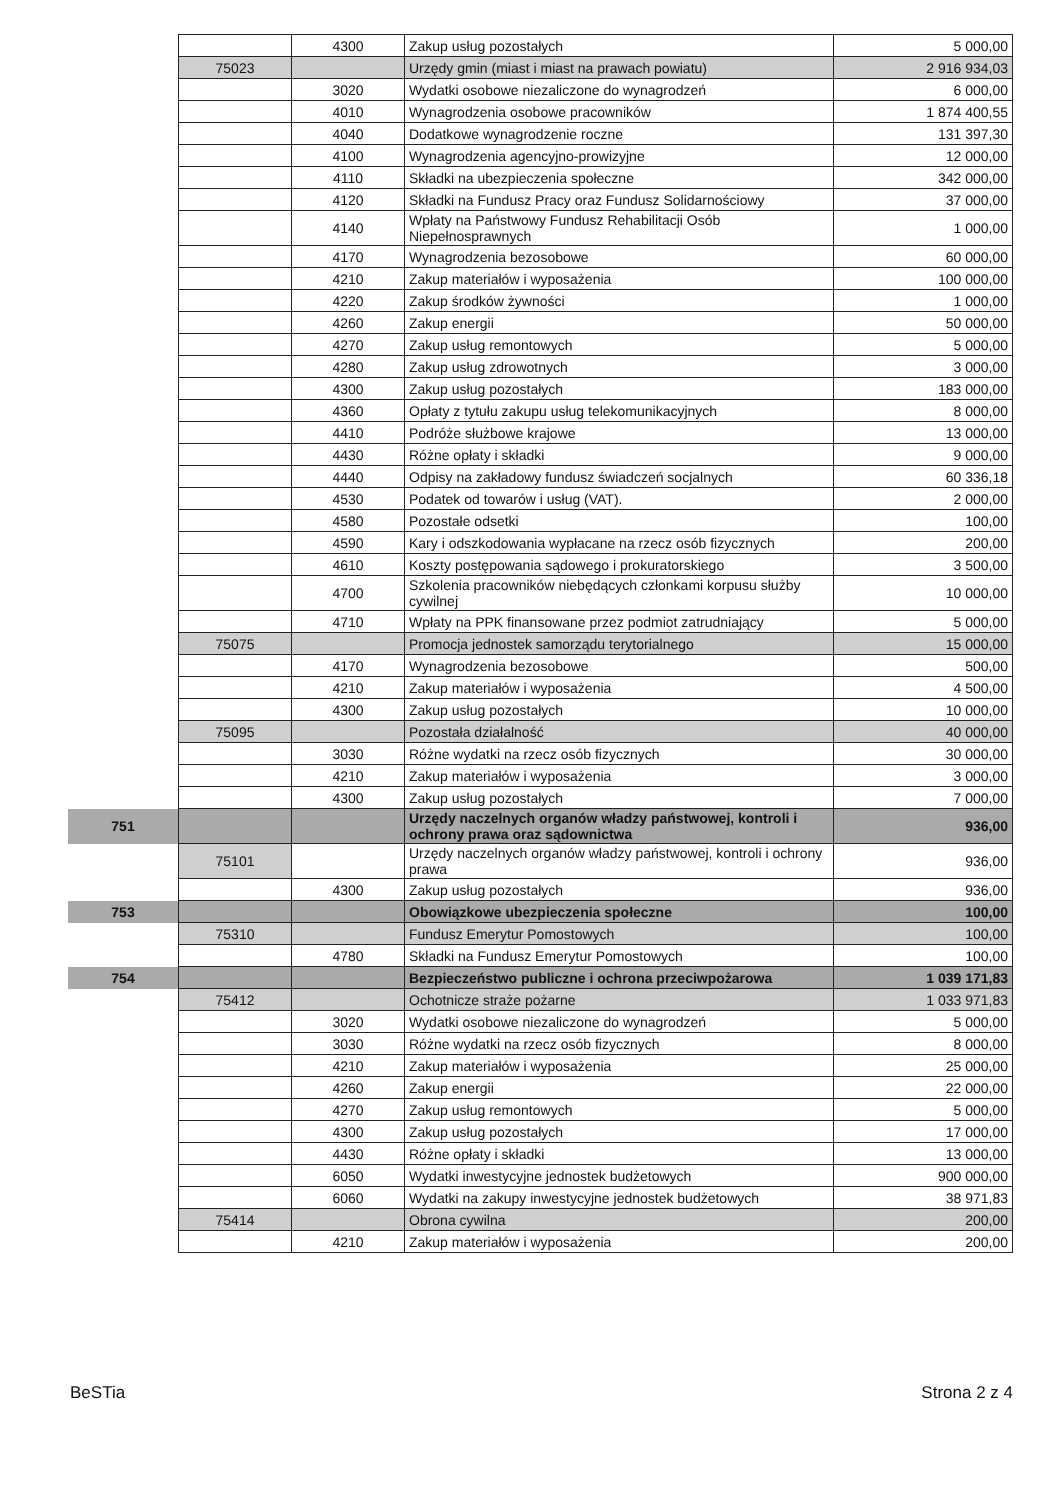| | | 4300 | Zakup usług pozostałych | 5 000,00 |
| | 75023 | | Urzędy gmin (miast i miast na prawach powiatu) | 2 916 934,03 |
| | | 3020 | Wydatki osobowe niezaliczone do wynagrodzeń | 6 000,00 |
| | | 4010 | Wynagrodzenia osobowe pracowników | 1 874 400,55 |
| | | 4040 | Dodatkowe wynagrodzenie roczne | 131 397,30 |
| | | 4100 | Wynagrodzenia agencyjno-prowizyjne | 12 000,00 |
| | | 4110 | Składki na ubezpieczenia społeczne | 342 000,00 |
| | | 4120 | Składki na Fundusz Pracy oraz Fundusz Solidarnościowy | 37 000,00 |
| | | 4140 | Wpłaty na Państwowy Fundusz Rehabilitacji Osób Niepełnosprawnych | 1 000,00 |
| | | 4170 | Wynagrodzenia bezosobowe | 60 000,00 |
| | | 4210 | Zakup materiałów i wyposażenia | 100 000,00 |
| | | 4220 | Zakup środków żywności | 1 000,00 |
| | | 4260 | Zakup energii | 50 000,00 |
| | | 4270 | Zakup usług remontowych | 5 000,00 |
| | | 4280 | Zakup usług zdrowotnych | 3 000,00 |
| | | 4300 | Zakup usług pozostałych | 183 000,00 |
| | | 4360 | Opłaty z tytułu zakupu usług telekomunikacyjnych | 8 000,00 |
| | | 4410 | Podróże służbowe krajowe | 13 000,00 |
| | | 4430 | Różne opłaty i składki | 9 000,00 |
| | | 4440 | Odpisy na zakładowy fundusz świadczeń socjalnych | 60 336,18 |
| | | 4530 | Podatek od towarów i usług (VAT). | 2 000,00 |
| | | 4580 | Pozostałe odsetki | 100,00 |
| | | 4590 | Kary i odszkodowania wypłacane na rzecz osób fizycznych | 200,00 |
| | | 4610 | Koszty postępowania sądowego i prokuratorskiego | 3 500,00 |
| | | 4700 | Szkolenia pracowników niebędących członkami korpusu służby cywilnej | 10 000,00 |
| | | 4710 | Wpłaty na PPK finansowane przez podmiot zatrudniający | 5 000,00 |
| | 75075 | | Promocja jednostek samorządu terytorialnego | 15 000,00 |
| | | 4170 | Wynagrodzenia bezosobowe | 500,00 |
| | | 4210 | Zakup materiałów i wyposażenia | 4 500,00 |
| | | 4300 | Zakup usług pozostałych | 10 000,00 |
| | 75095 | | Pozostała działalność | 40 000,00 |
| | | 3030 | Różne wydatki na rzecz osób fizycznych | 30 000,00 |
| | | 4210 | Zakup materiałów i wyposażenia | 3 000,00 |
| | | 4300 | Zakup usług pozostałych | 7 000,00 |
| 751 | | | Urzędy naczelnych organów władzy państwowej, kontroli i ochrony prawa oraz sądownictwa | 936,00 |
| | 75101 | | Urzędy naczelnych organów władzy państwowej, kontroli i ochrony prawa | 936,00 |
| | | 4300 | Zakup usług pozostałych | 936,00 |
| 753 | | | Obowiązkowe ubezpieczenia społeczne | 100,00 |
| | 75310 | | Fundusz Emerytur Pomostowych | 100,00 |
| | | 4780 | Składki na Fundusz Emerytur Pomostowych | 100,00 |
| 754 | | | Bezpieczeństwo publiczne i ochrona przeciwpożarowa | 1 039 171,83 |
| | 75412 | | Ochotnicze straże pożarne | 1 033 971,83 |
| | | 3020 | Wydatki osobowe niezaliczone do wynagrodzeń | 5 000,00 |
| | | 3030 | Różne wydatki na rzecz osób fizycznych | 8 000,00 |
| | | 4210 | Zakup materiałów i wyposażenia | 25 000,00 |
| | | 4260 | Zakup energii | 22 000,00 |
| | | 4270 | Zakup usług remontowych | 5 000,00 |
| | | 4300 | Zakup usług pozostałych | 17 000,00 |
| | | 4430 | Różne opłaty i składki | 13 000,00 |
| | | 6050 | Wydatki inwestycyjne jednostek budżetowych | 900 000,00 |
| | | 6060 | Wydatki na zakupy inwestycyjne jednostek budżetowych | 38 971,83 |
| | 75414 | | Obrona cywilna | 200,00 |
| | | 4210 | Zakup materiałów i wyposażenia | 200,00 |
BeSTia Strona 2 z 4